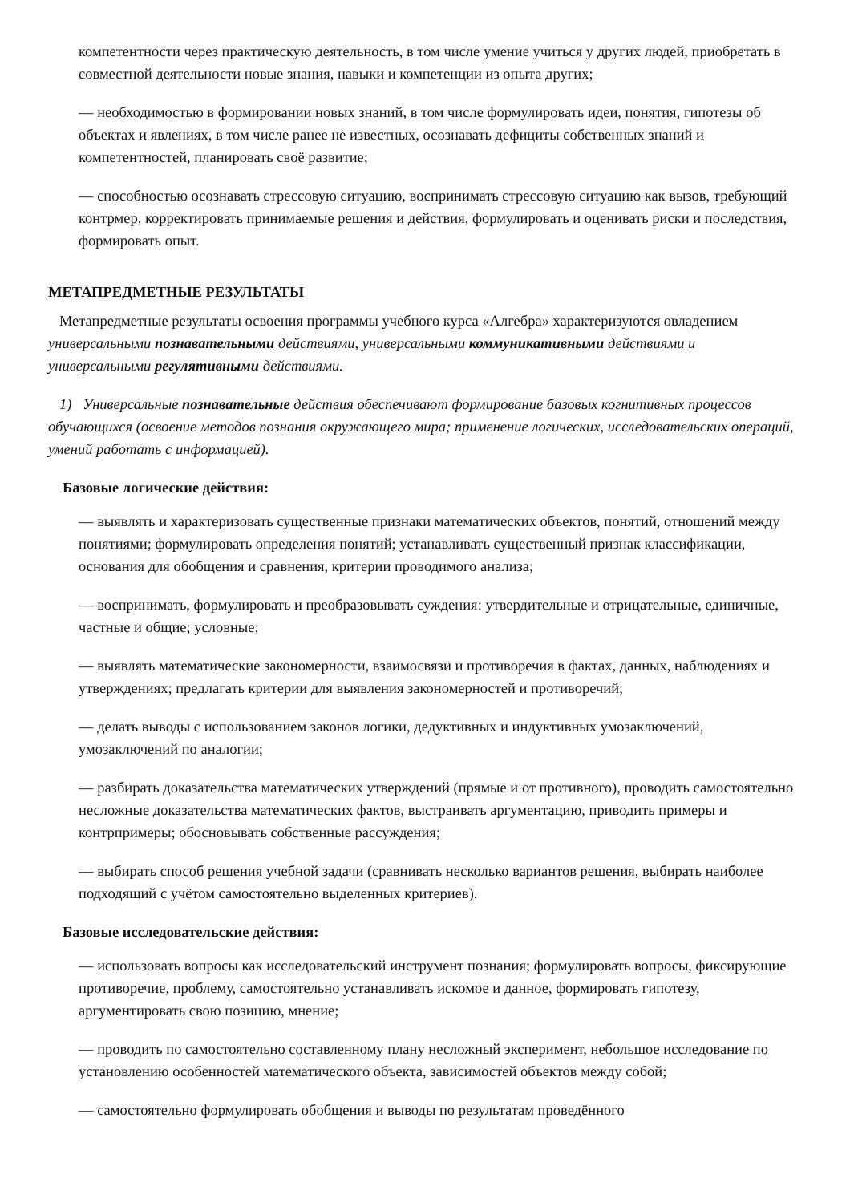компетентности через практическую деятельность, в том числе умение учиться у других людей, приобретать в совместной деятельности новые знания, навыки и компетенции из опыта других;
— необходимостью в формировании новых знаний, в том числе формулировать идеи, понятия, гипотезы об объектах и явлениях, в том числе ранее не известных, осознавать дефициты собственных знаний и компетентностей, планировать своё развитие;
— способностью осознавать стрессовую ситуацию, воспринимать стрессовую ситуацию как вызов, требующий контрмер, корректировать принимаемые решения и действия, формулировать и оценивать риски и последствия, формировать опыт.
МЕТАПРЕДМЕТНЫЕ РЕЗУЛЬТАТЫ
Метапредметные результаты освоения программы учебного курса «Алгебра» характеризуются овладением универсальными познавательными действиями, универсальными коммуникативными действиями и универсальными регулятивными действиями.
1) Универсальные познавательные действия обеспечивают формирование базовых когнитивных процессов обучающихся (освоение методов познания окружающего мира; применение логических, исследовательских операций, умений работать с информацией).
Базовые логические действия:
— выявлять и характеризовать существенные признаки математических объектов, понятий, отношений между понятиями; формулировать определения понятий; устанавливать существенный признак классификации, основания для обобщения и сравнения, критерии проводимого анализа;
— воспринимать, формулировать и преобразовывать суждения: утвердительные и отрицательные, единичные, частные и общие; условные;
— выявлять математические закономерности, взаимосвязи и противоречия в фактах, данных, наблюдениях и утверждениях; предлагать критерии для выявления закономерностей и противоречий;
— делать выводы с использованием законов логики, дедуктивных и индуктивных умозаключений, умозаключений по аналогии;
— разбирать доказательства математических утверждений (прямые и от противного), проводить самостоятельно несложные доказательства математических фактов, выстраивать аргументацию, приводить примеры и контрпримеры; обосновывать собственные рассуждения;
— выбирать способ решения учебной задачи (сравнивать несколько вариантов решения, выбирать наиболее подходящий с учётом самостоятельно выделенных критериев).
Базовые исследовательские действия:
— использовать вопросы как исследовательский инструмент познания; формулировать вопросы, фиксирующие противоречие, проблему, самостоятельно устанавливать искомое и данное, формировать гипотезу, аргументировать свою позицию, мнение;
— проводить по самостоятельно составленному плану несложный эксперимент, небольшое исследование по установлению особенностей математического объекта, зависимостей объектов между собой;
— самостоятельно формулировать обобщения и выводы по результатам проведённого